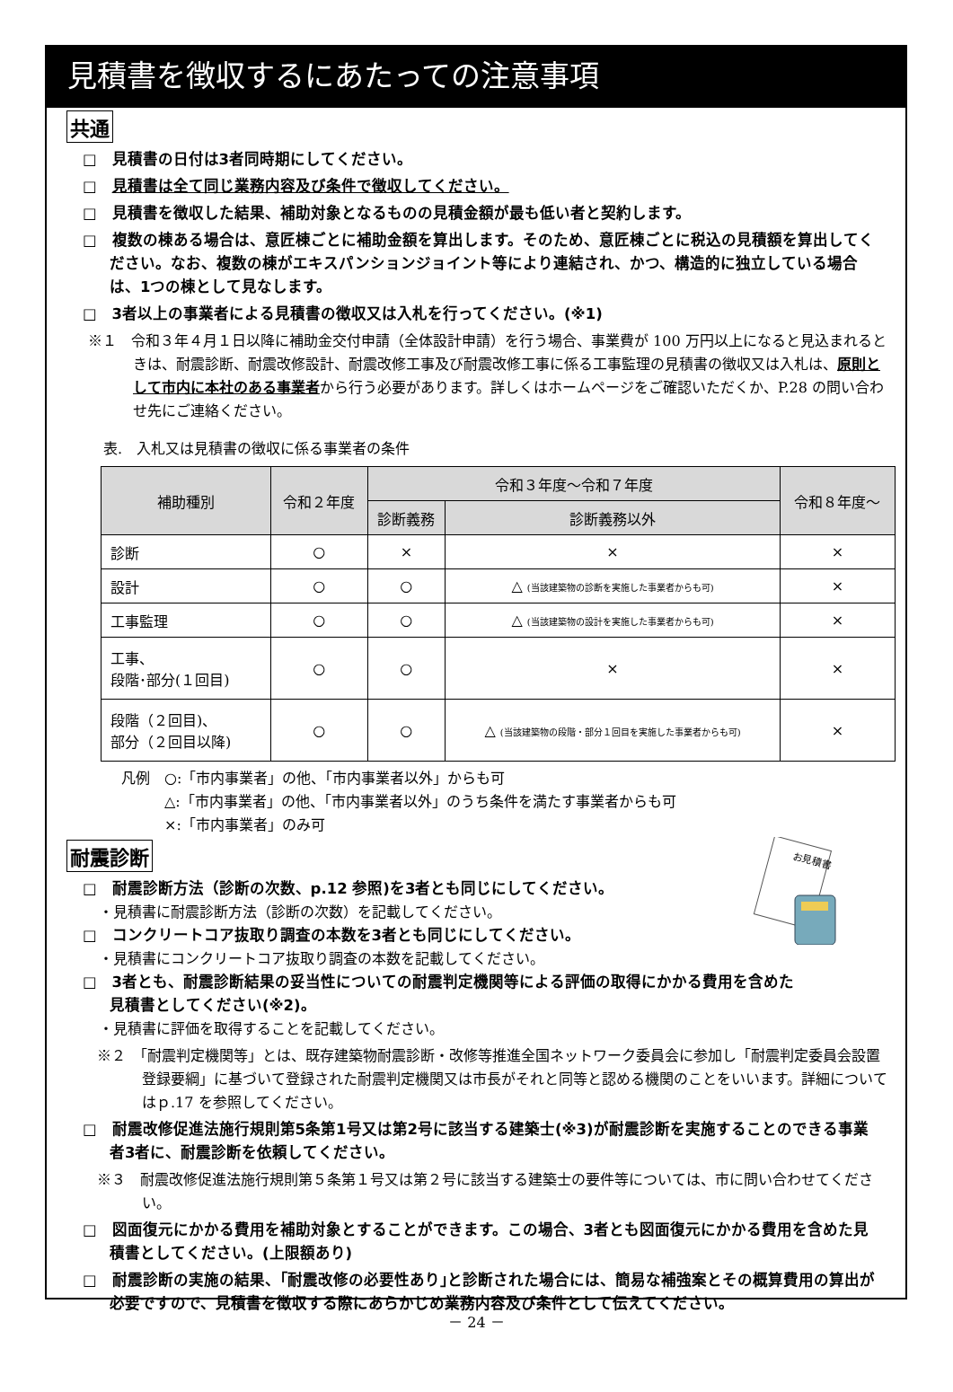見積書を徴収するにあたっての注意事項
共通
□　見積書の日付は3者同時期にしてください。
□　見積書は全て同じ業務内容及び条件で徴収してください。
□　見積書を徴収した結果、補助対象となるものの見積金額が最も低い者と契約します。
□　複数の棟ある場合は、意匠棟ごとに補助金額を算出します。そのため、意匠棟ごとに税込の見積額を算出してください。なお、複数の棟がエキスパンションジョイント等により連結され、かつ、構造的に独立している場合は、1つの棟として見なします。
□　3者以上の事業者による見積書の徴収又は入札を行ってください。(※1)
※１　令和３年４月１日以降に補助金交付申請（全体設計申請）を行う場合、事業費が 100 万円以上になると見込まれるときは、耐震診断、耐震改修設計、耐震改修工事及び耐震改修工事に係る工事監理の見積書の徴収又は入札は、原則として市内に本社のある事業者から行う必要があります。詳しくはホームページをご確認いただくか、P.28 の問い合わせ先にご連絡ください。
表.　入札又は見積書の徴収に係る事業者の条件
| 補助種別 | 令和２年度 | 令和３年度～令和７年度 | | 令和８年度～ |
| --- | --- | --- | --- | --- |
| | | 診断義務 | 診断義務以外 | |
| 診断 | ○ | × | × | × |
| 設計 | ○ | ○ | △ (当該建築物の診断を実施した事業者からも可) | × |
| 工事監理 | ○ | ○ | △ (当該建築物の設計を実施した事業者からも可) | × |
| 工事、 段階･部分(１回目) | ○ | ○ | × | × |
| 段階（２回目)、 部分（２回目以降) | ○ | ○ | △ (当該建築物の段階・部分１回目を実施した事業者からも可) | × |
凡例　○:「市内事業者」の他、「市内事業者以外」からも可
　　　△:「市内事業者」の他、「市内事業者以外」のうち条件を満たす事業者からも可
　　　×:「市内事業者」のみ可
お見積書
耐震診断
□　耐震診断方法（診断の次数、p.12 参照)を3者とも同じにしてください。
・見積書に耐震診断方法（診断の次数）を記載してください。
□　コンクリートコア抜取り調査の本数を3者とも同じにしてください。
・見積書にコンクリートコア抜取り調査の本数を記載してください。
□　3者とも、耐震診断結果の妥当性についての耐震判定機関等による評価の取得にかかる費用を含めた見積書としてください(※2)。
・見積書に評価を取得することを記載してください。
※２　「耐震判定機関等」とは、既存建築物耐震診断・改修等推進全国ネットワーク委員会に参加し「耐震判定委員会設置登録要綱」に基づいて登録された耐震判定機関又は市長がそれと同等と認める機関のことをいいます。詳細についてはｐ.17 を参照してください。
□　耐震改修促進法施行規則第5条第1号又は第2号に該当する建築士(※3)が耐震診断を実施することのできる事業者3者に、耐震診断を依頼してください。
※３　耐震改修促進法施行規則第５条第１号又は第２号に該当する建築士の要件等については、市に問い合わせてください。
□　図面復元にかかる費用を補助対象とすることができます。この場合、3者とも図面復元にかかる費用を含めた見積書としてください。(上限額あり)
□　耐震診断の実施の結果、｢耐震改修の必要性あり｣と診断された場合には、簡易な補強案とその概算費用の算出が必要ですので、見積書を徴収する際にあらかじめ業務内容及び条件として伝えてください。
－ 24 －